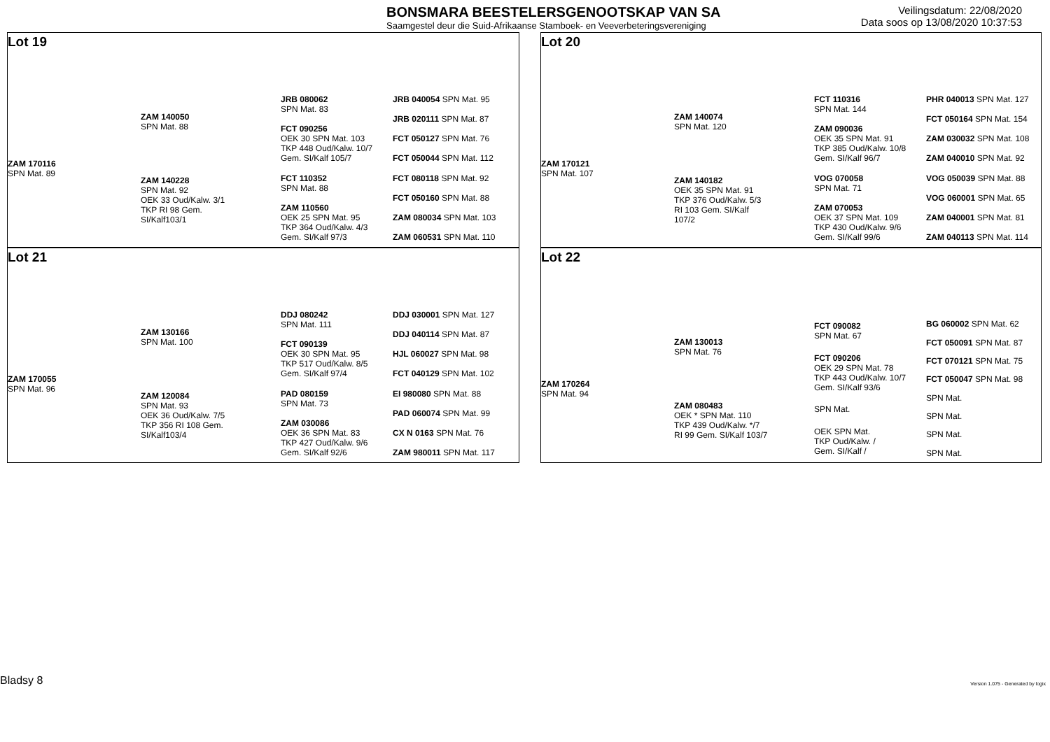BONSMARA BEESTELERSGENOOTSKAP VAN SA
Saamgestel deur die Suid-Afrikaanse Stamboek- en Veeverbeteringsvereniging
Veilingsdatum: 22/08/2020
Data soos op 13/08/2020 10:37:53
Lot 19
ZAM 170116
SPN Mat. 89
ZAM 140050
SPN Mat. 88
ZAM 140228
SPN Mat. 92
OEK 33 Oud/Kalw. 3/1
TKP RI 98 Gem. SI/Kalf103/1
JRB 080062
SPN Mat. 83
FCT 090256
OEK 30 SPN Mat. 103
TKP 448 Oud/Kalw. 10/7
Gem. SI/Kalf 105/7
FCT 110352
SPN Mat. 88
ZAM 110560
OEK 25 SPN Mat. 95
TKP 364 Oud/Kalw. 4/3
Gem. SI/Kalf 97/3
JRB 040054 SPN Mat. 95
JRB 020111 SPN Mat. 87
FCT 050127 SPN Mat. 76
FCT 050044 SPN Mat. 112
FCT 080118 SPN Mat. 92
FCT 050160 SPN Mat. 88
ZAM 080034 SPN Mat. 103
ZAM 060531 SPN Mat. 110
Lot 20
ZAM 170121
SPN Mat. 107
ZAM 140074
SPN Mat. 120
ZAM 140182
OEK 35 SPN Mat. 91
TKP 376 Oud/Kalw. 5/3
RI 103 Gem. SI/Kalf 107/2
FCT 110316
SPN Mat. 144
ZAM 090036
OEK 35 SPN Mat. 91
TKP 385 Oud/Kalw. 10/8
Gem. SI/Kalf 96/7
VOG 070058
SPN Mat. 71
ZAM 070053
OEK 37 SPN Mat. 109
TKP 430 Oud/Kalw. 9/6
Gem. SI/Kalf 99/6
PHR 040013 SPN Mat. 127
FCT 050164 SPN Mat. 154
ZAM 030032 SPN Mat. 108
ZAM 040010 SPN Mat. 92
VOG 050039 SPN Mat. 88
VOG 060001 SPN Mat. 65
ZAM 040001 SPN Mat. 81
ZAM 040113 SPN Mat. 114
Lot 21
ZAM 170055
SPN Mat. 96
ZAM 130166
SPN Mat. 100
ZAM 120084
SPN Mat. 93
OEK 36 Oud/Kalw. 7/5
TKP 356 RI 108 Gem. SI/Kalf103/4
DDJ 080242
SPN Mat. 111
FCT 090139
OEK 30 SPN Mat. 95
TKP 517 Oud/Kalw. 8/5
Gem. SI/Kalf 97/4
PAD 080159
SPN Mat. 73
ZAM 030086
OEK 36 SPN Mat. 83
TKP 427 Oud/Kalw. 9/6
Gem. SI/Kalf 92/6
DDJ 030001 SPN Mat. 127
DDJ 040114 SPN Mat. 87
HJL 060027 SPN Mat. 98
FCT 040129 SPN Mat. 102
EI 980080 SPN Mat. 88
PAD 060074 SPN Mat. 99
CX N 0163 SPN Mat. 76
ZAM 980011 SPN Mat. 117
Lot 22
ZAM 170264
SPN Mat. 94
ZAM 130013
SPN Mat. 76
ZAM 080483
OEK * SPN Mat. 110
TKP 439 Oud/Kalw. */7
RI 99 Gem. SI/Kalf 103/7
FCT 090082
SPN Mat. 67
FCT 090206
OEK 29 SPN Mat. 78
TKP 443 Oud/Kalw. 10/7
Gem. SI/Kalf 93/6
SPN Mat.
OEK SPN Mat.
TKP Oud/Kalw. /
Gem. SI/Kalf /
BG 060002 SPN Mat. 62
FCT 050091 SPN Mat. 87
FCT 070121 SPN Mat. 75
FCT 050047 SPN Mat. 98
SPN Mat.
SPN Mat.
SPN Mat.
SPN Mat.
Bladsy 8
Version 1.075 - Generated by logix